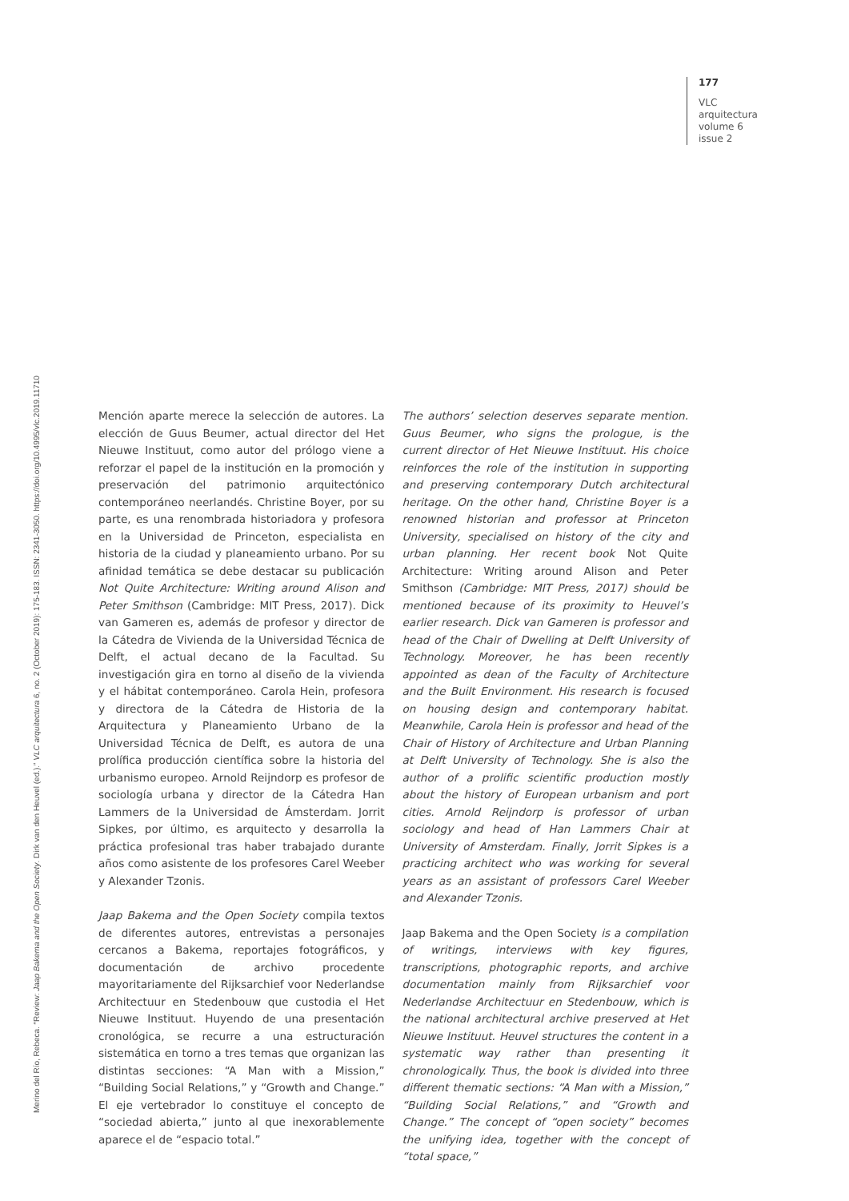177
VLC
arquitectura
volume 6
issue 2
Merino del Río, Rebeca. “Review: Jaap Bakema and the Open Society. Dirk van den Heuvel (ed.).” VLC arquitectura 6, no. 2 (October 2019): 175-183. ISSN: 2341-3050. https://doi.org/10.4995/vlc.2019.11710
Mención aparte merece la selección de autores. La elección de Guus Beumer, actual director del Het Nieuwe Instituut, como autor del prólogo viene a reforzar el papel de la institución en la promoción y preservación del patrimonio arquitectónico contemporáneo neerlandés. Christine Boyer, por su parte, es una renombrada historiadora y profesora en la Universidad de Princeton, especialista en historia de la ciudad y planeamiento urbano. Por su afinidad temática se debe destacar su publicación Not Quite Architecture: Writing around Alison and Peter Smithson (Cambridge: MIT Press, 2017). Dick van Gameren es, además de profesor y director de la Cátedra de Vivienda de la Universidad Técnica de Delft, el actual decano de la Facultad. Su investigación gira en torno al diseño de la vivienda y el hábitat contemporáneo. Carola Hein, profesora y directora de la Cátedra de Historia de la Arquitectura y Planeamiento Urbano de la Universidad Técnica de Delft, es autora de una prolífica producción científica sobre la historia del urbanismo europeo. Arnold Reijndorp es profesor de sociología urbana y director de la Cátedra Han Lammers de la Universidad de Ámsterdam. Jorrit Sipkes, por último, es arquitecto y desarrolla la práctica profesional tras haber trabajado durante años como asistente de los profesores Carel Weeber y Alexander Tzonis.
Jaap Bakema and the Open Society compila textos de diferentes autores, entrevistas a personajes cercanos a Bakema, reportajes fotográficos, y documentación de archivo procedente mayoritariamente del Rijksarchief voor Nederlandse Architectuur en Stedenbouw que custodia el Het Nieuwe Instituut. Huyendo de una presentación cronológica, se recurre a una estructuración sistemática en torno a tres temas que organizan las distintas secciones: “A Man with a Mission,” “Building Social Relations,” y “Growth and Change.” El eje vertebrador lo constituye el concepto de “sociedad abierta,” junto al que inexorablemente aparece el de “espacio total.”
The authors’ selection deserves separate mention. Guus Beumer, who signs the prologue, is the current director of Het Nieuwe Instituut. His choice reinforces the role of the institution in supporting and preserving contemporary Dutch architectural heritage. On the other hand, Christine Boyer is a renowned historian and professor at Princeton University, specialised on history of the city and urban planning. Her recent book Not Quite Architecture: Writing around Alison and Peter Smithson (Cambridge: MIT Press, 2017) should be mentioned because of its proximity to Heuvel’s earlier research. Dick van Gameren is professor and head of the Chair of Dwelling at Delft University of Technology. Moreover, he has been recently appointed as dean of the Faculty of Architecture and the Built Environment. His research is focused on housing design and contemporary habitat. Meanwhile, Carola Hein is professor and head of the Chair of History of Architecture and Urban Planning at Delft University of Technology. She is also the author of a prolific scientific production mostly about the history of European urbanism and port cities. Arnold Reijndorp is professor of urban sociology and head of Han Lammers Chair at University of Amsterdam. Finally, Jorrit Sipkes is a practicing architect who was working for several years as an assistant of professors Carel Weeber and Alexander Tzonis.
Jaap Bakema and the Open Society is a compilation of writings, interviews with key figures, transcriptions, photographic reports, and archive documentation mainly from Rijksarchief voor Nederlandse Architectuur en Stedenbouw, which is the national architectural archive preserved at Het Nieuwe Instituut. Heuvel structures the content in a systematic way rather than presenting it chronologically. Thus, the book is divided into three different thematic sections: “A Man with a Mission,” “Building Social Relations,” and “Growth and Change.” The concept of “open society” becomes the unifying idea, together with the concept of “total space,”